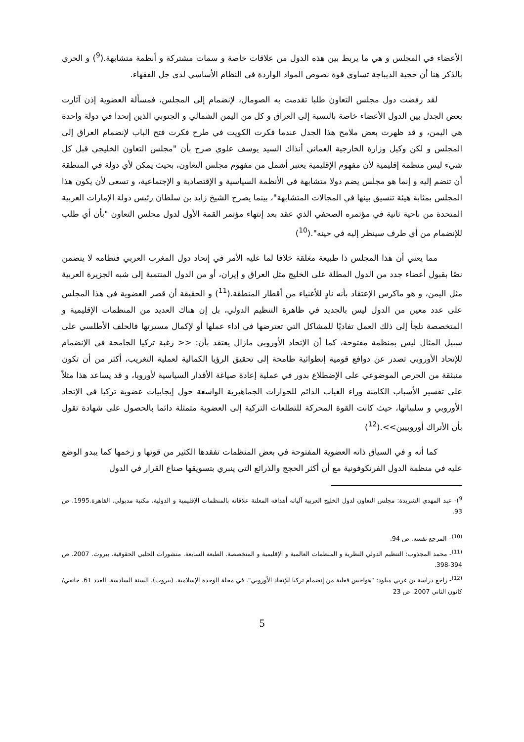الأعضاء في المجلس و هي ما يربط بين هذه الدول من علاقات خاصة و سمات مشتركة و أنظمة متشابهة.(<sup>9</sup>) و الحري بالذكر هنا أن حجية الديباجة تساوي قوة نصوص المواد الواردة في النظام الأساسي لدى جل الفقهاء.
لقد رفضت دول مجلس التعاون طلبا تقدمت به الصومال، لإنضمام إلى المجلس، فمسألة العضوية إذن آثارت بعض الجدل بين الدول الأعضاء خاصة بالنسبة إلى العراق و كل من اليمن الشمالي و الجنوبي الذين إتحدا في دولة واحدة هي اليمن، و قد ظهرت بعض ملامح هذا الجدل عندما فكرت الكويت في طرح فكرت فتح الباب لإنضمام العراق إلى المجلس و لكن وكيل وزارة الخارجية العماني أنذاك السيد يوسف علوي صرح بأن "مجلس التعاون الخليجي قبل كل شيء ليس منظمة إقليمية لأن مفهوم الإقليمية يعتبر أشمل من مفهوم مجلس التعاون، بحيث يمكن لأي دولة في المنطقة أن تنضم إليه و إنما هو مجلس يضم دولا متشابهة في الأنظمة السياسية و الإقتصادية و الإجتماعية، و تسعى لأن يكون هذا المجلس بمثابة هيئة تنسيق بينها في المجالات المتشابهة"، بينما يصرح الشيخ زايد بن سلطان رئيس دولة الإمارات العربية المتحدة من ناحية ثانية في مؤتمره الصحفي الذي عقد بعد إنتهاء مؤتمر القمة الأول لدول مجلس التعاون "بأن أي طلب للإنضمام من أي طرف سينظر إليه في حينه".(<sup>10</sup>)
مما يعني أن هذا المجلس ذا طبيعة مغلقة خلافا لما عليه الأمر في إتحاد دول المغرب العربي فنظامه لا يتضمن نصًا بقبول أعضاء جدد من الدول المطلة على الخليج مثل العراق و إيران، أو من الدول المنتمية إلى شبه الجزيرة العربية مثل اليمن، و هو ماكرس الإعتقاد بأنه نادٍ للأغنياء من أقطار المنطقة.(<sup>11</sup>) و الحقيقة أن قصر العضوية في هذا المجلس على عدد معين من الدول ليس بالجديد في ظاهرة التنظيم الدولي، بل إن هناك العديد من المنظمات الإقليمية و المتخصصة تلجأ إلى ذلك العمل تفاديًا للمشاكل التي تعترضها في اداء عملها أو لإكمال مسيرتها فالحلف الأطلسي على سبيل المثال ليس بمنظمة مفتوحة، كما أن الإتحاد الأوروبي مازال يعتقد بأن: << رغبة تركيا الجامحة في الإنضمام للإتحاد الأوروبي تصدر عن دوافع قومية إنطوائية طامحة إلى تحقيق الرؤيا الكمالية لعملية التغريب، أكثر من أن تكون منبثقة من الحرص الموضوعي على الإضطلاع بدور في عملية إعادة صياغة الأقدار السياسية لأوروبا، و قد يساعد هذا مثلاً على تفسير الأسباب الكامنة وراء الغياب الدائم للحوارات الجماهيرية الواسعة حول إيجابيات عضوية تركيا في الإتحاد الأوروبي و سلبياتها، حيث كانت القوة المحركة للتطلعات التركية إلى العضوية متمثلة دائما بالحصول على شهادة تقول بأن الأتراك أوروبيين>>.(<sup>12</sup>)
كما أنه و في السياق ذاته العضوية المفتوحة في بعض المنظمات تفقدها الكثير من قوتها و زخمها كما يبدو الوضع عليه في منظمة الدول الفرنكوفونية مع أن أكثر الحجج والذرائع التي ينبري بتسويقها صناع القرار في الدول
<sup>9</sup>)- عبد المهدي الشريدة: مجلس التعاون لدول الخليج العربية آلياته أهدافه المعلنة علاقاته بالمنظمات الإقليمية و الدولية. مكتبة مدبولي. القاهرة.1995. ص 93.
<sup>(10)</sup>– المرجع نفسه. ص 94.
<sup>(11)</sup>- محمد المجذوب: التنظيم الدولي النظرية و المنظمات العالمية و الإقليمية و المتخصصة. الطبعة السابعة. منشورات الحلبي الحقوقية. بيروت. 2007. ص 394-398.
<sup>(12)</sup>- راجع دراسة بن غربي ميلود: "هواجس فعلية من إنضمام تركيا للإتحاد الأوروبي". في مجلة الوحدة الإسلامية. (بيروت). السنة السادسة. العدد 61. جانفي/ كانون الثاني 2007. ص 23
5